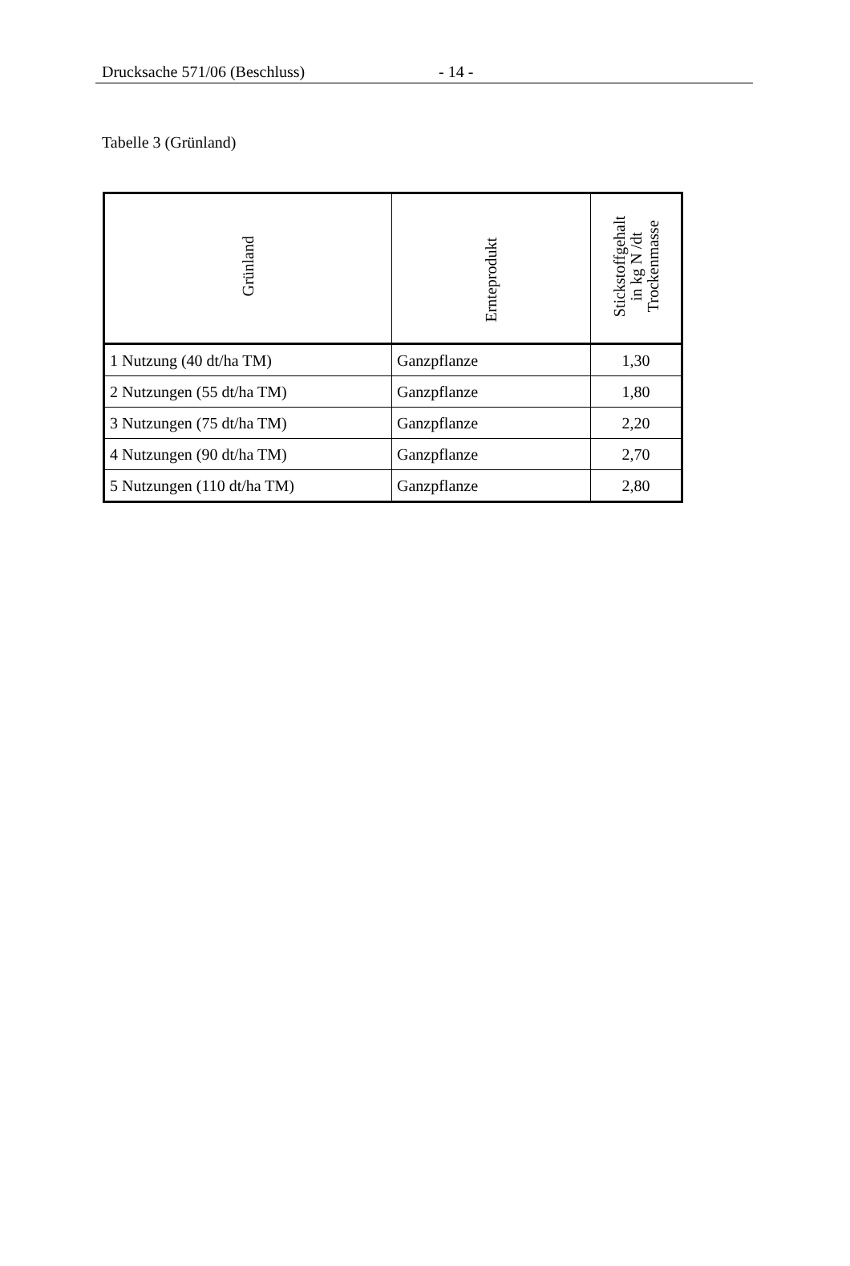Drucksache 571/06 (Beschluss) - 14 -
Tabelle 3 (Grünland)
| Grünland | Ernteprodukt | Stickstoffgehalt in kg N /dt Trockenmasse |
| --- | --- | --- |
| 1 Nutzung (40 dt/ha TM) | Ganzpflanze | 1,30 |
| 2 Nutzungen (55 dt/ha TM) | Ganzpflanze | 1,80 |
| 3 Nutzungen (75 dt/ha TM) | Ganzpflanze | 2,20 |
| 4 Nutzungen (90 dt/ha TM) | Ganzpflanze | 2,70 |
| 5 Nutzungen (110 dt/ha TM) | Ganzpflanze | 2,80 |